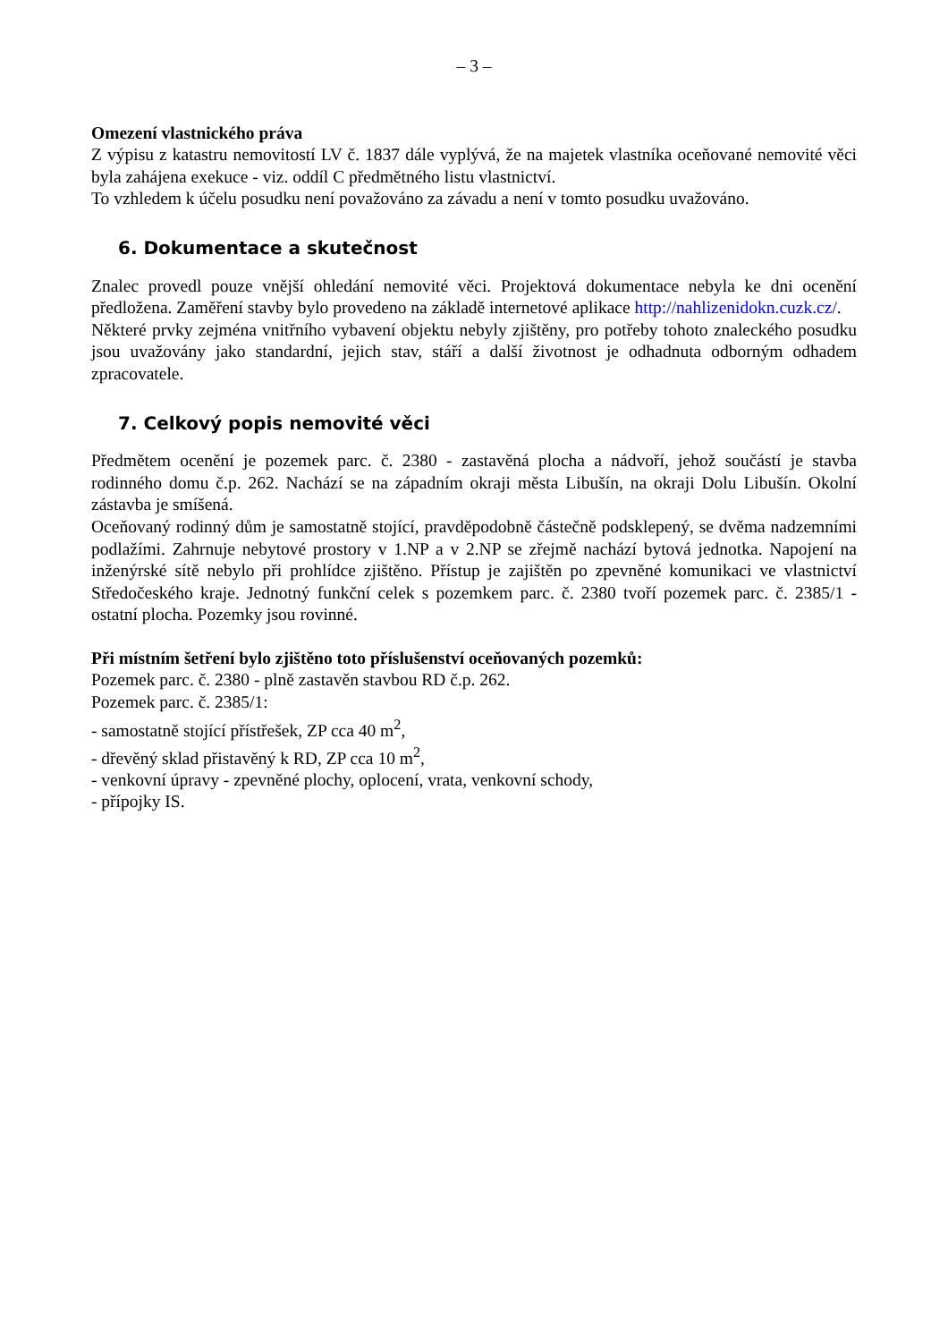– 3 –
Omezení vlastnického práva
Z výpisu z katastru nemovitostí LV č. 1837 dále vyplývá, že na majetek vlastníka oceňované nemovité věci byla zahájena exekuce - viz. oddíl C předmětného listu vlastnictví.
To vzhledem k účelu posudku není považováno za závadu a není v tomto posudku uvažováno.
6. Dokumentace a skutečnost
Znalec provedl pouze vnější ohledání nemovité věci. Projektová dokumentace nebyla ke dni ocenění předložena. Zaměření stavby bylo provedeno na základě internetové aplikace http://nahlizenidokn.cuzk.cz/.
Některé prvky zejména vnitřního vybavení objektu nebyly zjištěny, pro potřeby tohoto znaleckého posudku jsou uvažovány jako standardní, jejich stav, stáří a další životnost je odhadnuta odborným odhadem zpracovatele.
7. Celkový popis nemovité věci
Předmětem ocenění je pozemek parc. č. 2380 - zastavěná plocha a nádvoří, jehož součástí je stavba rodinného domu č.p. 262. Nachází se na západním okraji města Libušín, na okraji Dolu Libušín. Okolní zástavba je smíšená.
Oceňovaný rodinný dům je samostatně stojící, pravděpodobně částečně podsklepený, se dvěma nadzemními podlažími. Zahrnuje nebytové prostory v 1.NP a v 2.NP se zřejmě nachází bytová jednotka. Napojení na inženýrské sítě nebylo při prohlídce zjištěno. Přístup je zajištěn po zpevněné komunikaci ve vlastnictví Středočeského kraje. Jednotný funkční celek s pozemkem parc. č. 2380 tvoří pozemek parc. č. 2385/1 - ostatní plocha. Pozemky jsou rovinné.
Při místním šetření bylo zjištěno toto příslušenství oceňovaných pozemků:
Pozemek parc. č. 2380 - plně zastavěn stavbou RD č.p. 262.
Pozemek parc. č. 2385/1:
- samostatně stojící přístřešek, ZP cca 40 m<sup>2</sup>,
- dřevěný sklad přistavěný k RD, ZP cca 10 m<sup>2</sup>,
- venkovní úpravy - zpevněné plochy, oplocení, vrata, venkovní schody,
- přípojky IS.